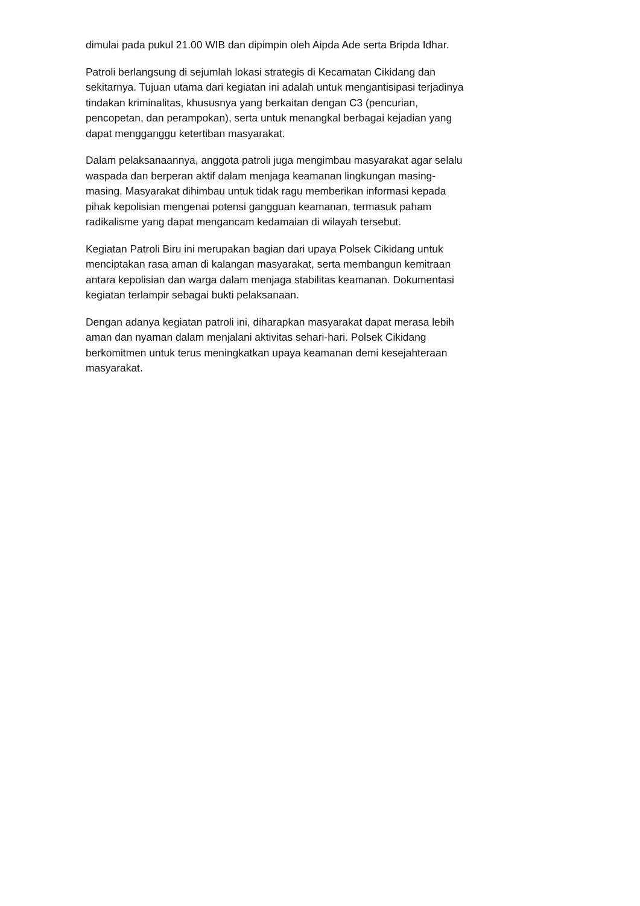dimulai pada pukul 21.00 WIB dan dipimpin oleh Aipda Ade serta Bripda Idhar.
Patroli berlangsung di sejumlah lokasi strategis di Kecamatan Cikidang dan
sekitarnya. Tujuan utama dari kegiatan ini adalah untuk mengantisipasi terjadinya
tindakan kriminalitas, khususnya yang berkaitan dengan C3 (pencurian,
pencopetan, dan perampokan), serta untuk menangkal berbagai kejadian yang
dapat mengganggu ketertiban masyarakat.
Dalam pelaksanaannya, anggota patroli juga mengimbau masyarakat agar selalu
waspada dan berperan aktif dalam menjaga keamanan lingkungan masing-
masing. Masyarakat dihimbau untuk tidak ragu memberikan informasi kepada
pihak kepolisian mengenai potensi gangguan keamanan, termasuk paham
radikalisme yang dapat mengancam kedamaian di wilayah tersebut.
Kegiatan Patroli Biru ini merupakan bagian dari upaya Polsek Cikidang untuk
menciptakan rasa aman di kalangan masyarakat, serta membangun kemitraan
antara kepolisian dan warga dalam menjaga stabilitas keamanan. Dokumentasi
kegiatan terlampir sebagai bukti pelaksanaan.
Dengan adanya kegiatan patroli ini, diharapkan masyarakat dapat merasa lebih
aman dan nyaman dalam menjalani aktivitas sehari-hari. Polsek Cikidang
berkomitmen untuk terus meningkatkan upaya keamanan demi kesejahteraan
masyarakat.